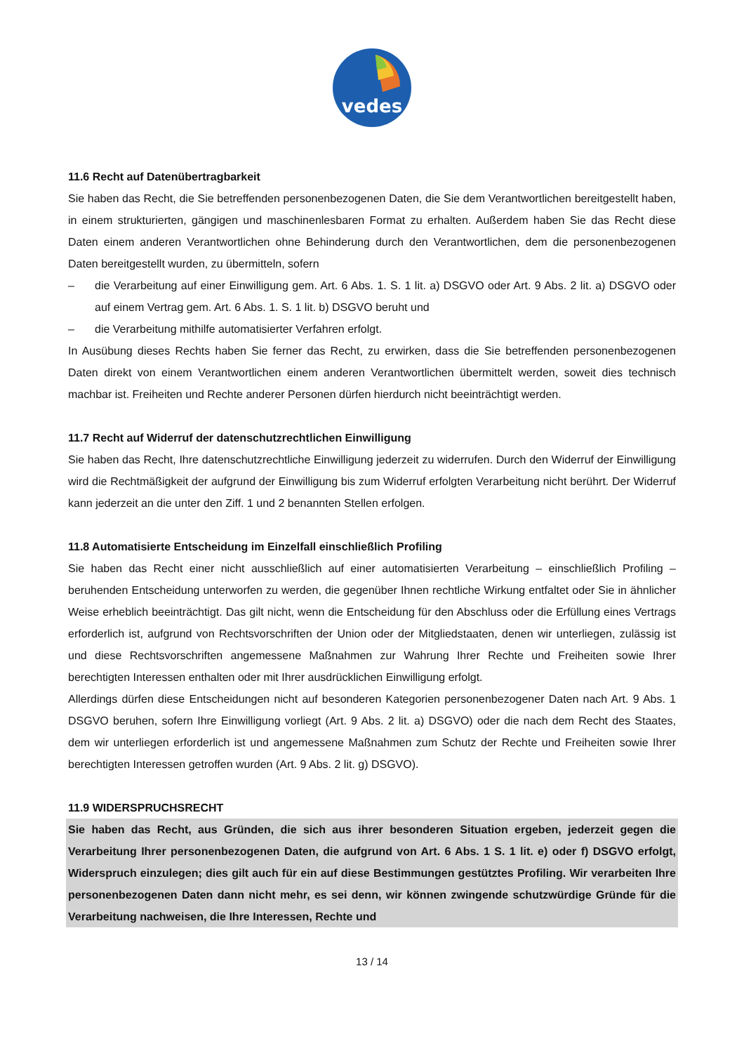vedes
11.6 Recht auf Datenübertragbarkeit
Sie haben das Recht, die Sie betreffenden personenbezogenen Daten, die Sie dem Verantwortlichen bereitgestellt haben, in einem strukturierten, gängigen und maschinenlesbaren Format zu erhalten. Außerdem haben Sie das Recht diese Daten einem anderen Verantwortlichen ohne Behinderung durch den Verantwortlichen, dem die personenbezogenen Daten bereitgestellt wurden, zu übermitteln, sofern
– die Verarbeitung auf einer Einwilligung gem. Art. 6 Abs. 1. S. 1 lit. a) DSGVO oder Art. 9 Abs. 2 lit. a) DSGVO oder auf einem Vertrag gem. Art. 6 Abs. 1. S. 1 lit. b) DSGVO beruht und
– die Verarbeitung mithilfe automatisierter Verfahren erfolgt.
In Ausübung dieses Rechts haben Sie ferner das Recht, zu erwirken, dass die Sie betreffenden personenbezogenen Daten direkt von einem Verantwortlichen einem anderen Verantwortlichen übermittelt werden, soweit dies technisch machbar ist. Freiheiten und Rechte anderer Personen dürfen hierdurch nicht beeinträchtigt werden.
11.7 Recht auf Widerruf der datenschutzrechtlichen Einwilligung
Sie haben das Recht, Ihre datenschutzrechtliche Einwilligung jederzeit zu widerrufen. Durch den Widerruf der Einwilligung wird die Rechtmäßigkeit der aufgrund der Einwilligung bis zum Widerruf erfolgten Verarbeitung nicht berührt. Der Widerruf kann jederzeit an die unter den Ziff. 1 und 2 benannten Stellen erfolgen.
11.8 Automatisierte Entscheidung im Einzelfall einschließlich Profiling
Sie haben das Recht einer nicht ausschließlich auf einer automatisierten Verarbeitung – einschließlich Profiling – beruhenden Entscheidung unterworfen zu werden, die gegenüber Ihnen rechtliche Wirkung entfaltet oder Sie in ähnlicher Weise erheblich beeinträchtigt. Das gilt nicht, wenn die Entscheidung für den Abschluss oder die Erfüllung eines Vertrags erforderlich ist, aufgrund von Rechtsvorschriften der Union oder der Mitgliedstaaten, denen wir unterliegen, zulässig ist und diese Rechtsvorschriften angemessene Maßnahmen zur Wahrung Ihrer Rechte und Freiheiten sowie Ihrer berechtigten Interessen enthalten oder mit Ihrer ausdrücklichen Einwilligung erfolgt.
Allerdings dürfen diese Entscheidungen nicht auf besonderen Kategorien personenbezogener Daten nach Art. 9 Abs. 1 DSGVO beruhen, sofern Ihre Einwilligung vorliegt (Art. 9 Abs. 2 lit. a) DSGVO) oder die nach dem Recht des Staates, dem wir unterliegen erforderlich ist und angemessene Maßnahmen zum Schutz der Rechte und Freiheiten sowie Ihrer berechtigten Interessen getroffen wurden (Art. 9 Abs. 2 lit. g) DSGVO).
11.9 WIDERSPRUCHSRECHT
Sie haben das Recht, aus Gründen, die sich aus ihrer besonderen Situation ergeben, jederzeit gegen die Verarbeitung Ihrer personenbezogenen Daten, die aufgrund von Art. 6 Abs. 1 S. 1 lit. e) oder f) DSGVO erfolgt, Widerspruch einzulegen; dies gilt auch für ein auf diese Bestimmungen gestütztes Profiling. Wir verarbeiten Ihre personenbezogenen Daten dann nicht mehr, es sei denn, wir können zwingende schutzwürdige Gründe für die Verarbeitung nachweisen, die Ihre Interessen, Rechte und
13 / 14